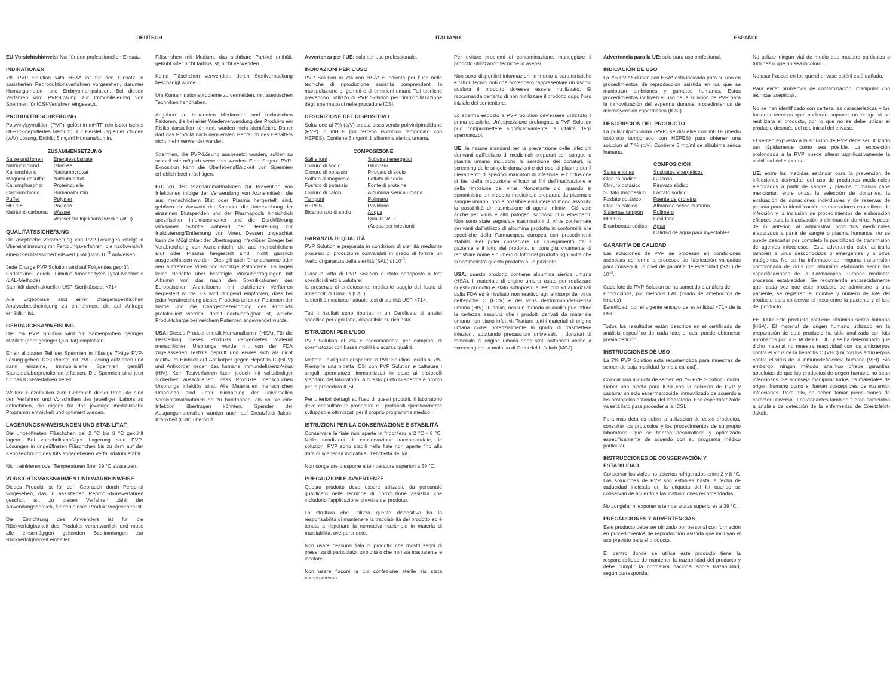DEUTSCH
EU-Vorsichtshinweis: Nur für den professionellen Einsatz.
INDIKATIONEN
7% PVP Solution with HSA* ist für den Einsatz in assistierten Reproduktionsverfahren vorgesehen, darunter Humangameten- und Embryomanipulation. Bei diesen Verfahren wird PVP-Lösung zur Immobilisierung von Spermien für ICSI-Verfahren eingesetzt.
PRODUKTBESCHREIBUNG
Polyvinylpyrrolidon (PVP), gelöst in mHTF (ein isotonisches HEPES-gepuffertes Medium), zur Herstellung einer 7%igen (w/V) Lösung. Enthält 5 mg/ml Humanalbumin.
ZUSAMMENSETZUNG
| Salze und Ionen Natriumchlorid Kaliumchlorid Magnesiumsulfat Kaliumphosphat Calciumchlorid Puffer HEPES Natriumbicarbonat | Energiesubstrate Glukose Natriumpyrovat Natriumlactat Proteinquelle Humanalbumin Polymer Povidon Wasser Wasser für Injektionszwecke (WFI) |
QUALITÄTSSICHERUNG
Die aseptische Verarbeitung von PVP-Lösungen erfolgt in Übereinstimmung mit Fertigungsverfahren, die nachweislich einen Sterilitätssicherheitswert (SAL) von 10<sup>-3</sup> aufweisen.
Jede Charge PVP Solution wird auf Folgendes geprüft:
Endotoxine durch Limulus-Amoebozyten-Lysat-Nachweis (LAL-Methode)
Sterilität durch aktuellen USP-Sterilitätstest <71>
Alle Ergebnisse sind einer chargenspezifischen Analysebescheinigung zu entnehmen, die auf Anfrage erhältlich ist.
GEBRAUCHSANWEISUNG
Die 7% PVP Solution wird für Samenproben geringer Motilität (oder geringer Qualität) empfohlen.
Einen aliquoten Teil der Spermien in flüssige 7%ige PVP-Lösung geben. ICSI-Pipette mit PVP-Lösung aufziehen und dann einzelne, immobilisierte Spermien gemäß Standardlaborprotokollen erfassen. Die Spermien sind jetzt für das ICSI-Verfahren bereit.
Weitere Einzelheiten zum Gebrauch dieser Produkte sind den Verfahren und Vorschriften des jeweiligen Labors zu entnehmen, die eigens für das jeweilige medizinische Programm entwickelt und optimiert wurden.
LAGERUNGSANWEISUNGEN UND STABILITÄT
Die ungeöffneten Fläschchen bei 2 °C bis 8 °C gekühlt lagern. Bei vorschriftsmäßiger Lagerung sind PVP-Lösungen in ungeöffneten Fläschchen bis zu dem auf der Kennzeichnung des Kits angegebenen Verfallsdatum stabil.
Nicht einfrieren oder Temperaturen über 39 °C aussetzen.
VORSICHTSMASSNAHMEN UND WARNHINWEISE
Dieses Produkt ist für den Gebrauch durch Personal vorgesehen, das in assistierten Reproduktionsverfahren geschult ist; zu diesen Verfahren zählt der Anwendungsbereich, für den dieses Produkt vorgesehen ist.
Die Einrichtung des Anwenders ist für die Rückverfolgbarkeit des Produkts verantwortlich und muss alle einschlägigen geltenden Bestimmungen zur Rückverfolgbarkeit einhalten.
Fläschchen mit Medium, das sichtbare Partikel enthält, getrübt oder nicht farblos ist, nicht verwenden.
Keine Fläschchen verwenden, deren Sterilverpackung beschädigt wurde.
Um Kontaminationsprobleme zu vermeiden, mit aseptischen Techniken handhaben.
Angaben zu bekannten Merkmalen und technischen Faktoren, die bei einer Wiederverwendung des Produkts ein Risiko darstellen könnten, wurden nicht identifiziert. Daher darf das Produkt nach dem ersten Gebrauch des Behälters nicht mehr verwendet werden.
Spermien, die PVP-Lösung ausgesetzt wurden, sollten so schnell wie möglich verwendet werden. Eine längere PVP-Exposition kann die Überlebensfähigkeit von Spermien erheblich beeinträchtigen.
EU: Zu den Standardmaßnahmen zur Prävention von Infektionen infolge der Verwendung von Arzneimitteln, die aus menschlichem Blut oder Plasma hergestellt sind, gehören die Auswahl der Spender, die Untersuchung der einzelnen Blutspenden und der Plasmapools hinsichtlich spezifischer Infektionsmarker und die Durchführung wirksamer Schritte während der Herstellung zur Inaktivierung/Entfernung von Viren. Dessen ungeachtet kann die Möglichkeit der Übertragung infektiöser Erreger bei Verabreichung von Arzneimitteln, die aus menschlichem Blut oder Plasma hergestellt sind, nicht gänzlich ausgeschlossen werden. Dies gilt auch für unbekannte oder neu auftretende Viren und sonstige Pathogene. Es liegen keine Berichte über bestätigte Virusübertragungen mit Albumin vor, das nach den Spezifikationen des Europäischen Arzneibuchs mit etablierten Verfahren hergestellt wurde. Es wird dringend empfohlen, dass bei jeder Verabreichung dieses Produkts an einen Patienten der Name und die Chargenbezeichnung des Produkts protokolliert werden, damit nachverfolgbar ist, welche Produktcharge bei welchem Patienten angewendet wurde.
USA: Dieses Produkt enthält Humanalbumin (HSA). Für die Herstellung dieses Produkts verwendetes Material menschlichen Ursprungs wurde mit von der FDA zugelassenen Testkits geprüft und erwies sich als nicht reaktiv im Hinblick auf Antikörper gegen Hepatitis C (HCV) und Antikörper gegen das humane Immundefizienz-Virus (HIV). Kein Testverfahren kann jedoch mit vollständiger Sicherheit ausschließen, dass Produkte menschlichen Ursprungs infektiös sind. Alle Materialien menschlichen Ursprungs sind unter Einhaltung der universellen Vorsichtsmaßnahmen so zu handhaben, als ob sie eine Infektion übertragen könnten. Spender der Ausgangsmaterialien wurden auch auf Creutzfeldt-Jakob-Krankheit (CJK) überprüft.
ITALIANO
Avvertenza per l’UE: solo per uso professionale.
INDICAZIONI PER L’USO
PVP Solution al 7% con HSA* è indicata per l’uso nelle tecniche di riproduzione assistita comprendenti la manipolazione di gameti e di embrioni umani. Tali tecniche prevedono l’utilizzo di PVP Solution per l’immobilizzazione degli spermatozoi nelle procedure ICSI.
DESCRIZIONE DEL DISPOSITIVO
Soluzione al 7% (p/V) creata dissolvendo polivinilpirrolidone (PVP) in mHTF (un terreno isotonico tamponato con HEPES). Contiene 5 mg/ml di albumina sierica umana.
COMPOSIZIONE
| Sali e ioni Cloruro di sodio Cloruro di potassio Solfato di magnesio Fosfato di potassio Cloruro di calcio Tamponi HEPES Bicarbonato di sodio | Substrati energetici Glucosio Piruvato di sodio Lattato di sodio Fonte di proteine Albumina sierica umana Polimero Povidone Acqua Qualità WFI (Acqua per iniezioni) |
GARANZIA DI QUALITÀ
PVP Solution è preparata in condizioni di sterilità mediante processi di produzione convalidati in grado di fornire un livello di garanzia della sterilità (SAL) di 10<sup>-3</sup>.
Ciascun lotto di PVP Solution è stato sottoposto a test specifici diretti a valutare:
la presenza di endotossine, mediante saggio del lisato di amebociti di Limulus (LAL);
la sterilità mediante l’attuale test di sterilità USP <71>.
Tutti i risultati sono riportati in un Certificato di analisi specifico per ogni lotto, disponibile su richiesta.
ISTRUZIONI PER L’USO
PVP Solution al 7% è raccomandata per campioni di spermatozoi con bassa motilità o scarsa qualità.
Mettere un’aliquota di sperma in PVP Solution liquida al 7%. Riempire una pipetta ICSI con PVP Solution e catturare i singoli spermatozoi immobilizzati in base ai protocolli standard del laboratorio. A questo punto lo sperma è pronto per la procedura ICSI.
Per ulteriori dettagli sull’uso di questi prodotti, il laboratorio deve consultare le procedure e i protocolli specificamente sviluppati e ottimizzati per il proprio programma medico.
ISTRUZIONI PER LA CONSERVAZIONE E STABILITÀ
Conservare le fiale non aperte in frigorifero a 2 °C - 8 °C. Nelle condizioni di conservazione raccomandate, le soluzioni PVP sono stabili nelle fiale non aperte fino alla data di scadenza indicata sull’etichetta del kit.
Non congelare o esporre a temperature superiori a 39 °C.
PRECAUZIONI E AVVERTENZE
Questo prodotto deve essere utilizzato da personale qualificato nelle tecniche di riproduzione assistita che includono l’applicazione prevista del prodotto.
La struttura che utilizza questo dispositivo ha la responsabilità di mantenere la tracciabilità del prodotto ed è tenuta a rispettare la normativa nazionale in materia di tracciabilità, ove pertinente.
Non usare nessuna fiala di prodotto che mostri segni di presenza di particolato, torbidità o che non sia trasparente e incolore.
Non usare flaconi la cui confezione sterile sia stata compromessa.
Per evitare problemi di contaminazione, maneggiare il prodotto utilizzando tecniche in asepsi.
Non sono disponibili informazioni in merito a caratteristiche e fattori tecnici noti che potrebbero rappresentare un rischio qualora il prodotto dovesse essere riutilizzato. Si raccomanda pertanto di non riutilizzare il prodotto dopo l’uso iniziale del contenitore.
Lo sperma esposto a PVP Solution dev’essere utilizzato il prima possibile. Un’esposizione prolungata a PVP Solution può compromettere significativamente la vitalità degli spermatozoi.
UE: le misure standard per la prevenzione delle infezioni derivanti dall’utilizzo di medicinali preparati con sangue o plasma umano includono la selezione dei donatori, lo screening delle singole donazioni e dei pool di plasma per il rilevamento di specifici marcatori di infezione, e l’inclusione di fasi della produzione efficaci ai fini dell’inattivazione e della rimozione dei virus. Nonostante ciò, quando si somministra un prodotto medicinale preparato da plasma o sangue umano, non è possibile escludere in modo assoluto la possibilità di trasmissione di agenti infettivi. Ciò vale anche per virus e altri patogeni sconosciuti o emergenti. Non sono state segnalate trasmissioni di virus confermate derivanti dall’utilizzo di albumina prodotta in conformità alle specifiche della Farmacopea europea con procedimenti stabiliti. Per poter conservare un collegamento tra il paziente e il lotto del prodotto, si consiglia vivamente di registrare nome e numero di lotto del prodotto ogni volta che si somministra questo prodotto a un paziente.
USA: questo prodotto contiene albumina sierica umana (HSA). Il materiale di origine umana usato per realizzare questo prodotto è stato sottoposto a test con kit autorizzati dalla FDA ed è risultato non reattivo agli anticorpi del virus dell’epatite C (HCV) e del virus dell’immunodeficienza umana (HIV). Tuttavia, nessun metodo di analisi può offrire la certezza assoluta che i prodotti derivati da materiale umano non siano infettivi. Trattare tutti i materiali di origine umana come potenzialmente in grado di trasmettere infezioni, adottando precauzioni universali. I donatori di materiale di origine umana sono stati sottoposti anche a screening per la malattia di Creutzfeldt-Jakob (MCJ).
ESPAÑOL
Advertencia para la UE: solo para uso profesional.
INDICACIÓN DE USO
La 7% PVP Solution con HSA* está indicada para su uso en procedimientos de reproducción asistida en los que se manipulan embriones y gametos humanos. Estos procedimientos incluyen el uso de la solución de PVP para la inmovilización del esperma durante procedimientos de microinyección espermática (ICSI).
DESCRIPCIÓN DEL PRODUCTO
La polivinilpirrolidona (PVP) se disuelve con mHTF (medio isotónico tamponado con HEPES) para obtener una solución al 7 % (p/v). Contiene 5 mg/ml de albúbima sérica humana.
COMPOSICIÓN
| Sales e iones Cloruro sódico Cloruro potásico Sulfato magnésico Fosfato potásico Cloruro cálcico Sistemas tampón HEPES Bicarbonato sódico | Sustratos energéticos Glucosa Piruvato sódico Lactato sódico Fuente de proteína Albúmina sérica humana Polímero Povidona Agua Calidad de agua para inyectables |
GARANTÍA DE CALIDAD
Las soluciones de PVP se procesan en condiciones asépticas conforme a procesos de fabricación validados para conseguir un nivel de garantía de esterilidad (SAL) de 10<sup>-3</sup>.
Cada lote de PVP Solution se ha sometido a análisis de:
Endotoxinas, por métodos LAL (lisado de amebocitos de limulus)
Esterilidad, por el vigente ensayo de esterilidad <71> de la USP
Todos los resultados están descritos en el certificado de análisis específico de cada lote, el cual puede obtenerse previa petición.
INSTRUCCIONES DE USO
La 7% PVP Solution está recomendada para muestras de semen de baja motilidad (o mala calidad).
Colocar una alícuota de semen en 7% PVP Solution líquida. Llenar una pipeta para ICSI con la solución de PVP y capturar un solo espermatozoide, inmovilizado de acuerdo a los protocolos estándar del laboratorio. Ese espermatozoide ya está listo para proceder a la ICSI.
Para más detalles sobre la utilización de estos productos, consultar los protocolos y los procedimientos de su propio laboratorio, que se habrán desarrollado y optimizado específicamente de acuerdo con su programa médico particular.
INSTRUCCIONES DE CONSERVACIÓN Y ESTABILIDAD
Conservar los viales no abiertos refrigerados entre 2 y 8 °C. Las soluciones de PVP son estables hasta la fecha de caducidad indicada en la etiqueta del kit cuando se conservan de acuerdo a las instrucciones recomendadas.
No congelar ni exponer a temperaturas superiores a 39 °C.
PRECAUCIONES Y ADVERTENCIAS
Este producto debe ser utilizado por personal con formación en procedimientos de reproducción asistida que incluyan el uso previsto para el producto.
El centro donde se utilice este producto tiene la responsabilidad de mantener la trazabilidad del producto y debe cumplir la normativa nacional sobre trazabilidad, según corresponda.
No utilizar ningún vial de medio que muestre partículas o turbidez o que no sea incoloro.
No usar frascos en los que el envase estéril esté dañado.
Para evitar problemas de contaminación, manipular con técnicas asépticas.
No se han identificado con certeza las características y los factores técnicos que pudieran suponer un riesgo si se reutilizara el producto, por lo que no se debe utilizar el producto después del uso inicial del envase.
El semen expuesto a la solución de PVP debe ser utilizado tan rápidamente como sea posible. La exposición prolongada a la PVP puede alterar significativamente la viabilidad del esperma.
UE: entre las medidas estándar para la prevención de infecciones derivadas del uso de productos medicinales elaborados a partir de sangre y plasma humanos cabe mencionar, entre otras, la selección de donantes, la evaluación de donaciones individuales y de reservas de plasma para la identificación de marcadores específicos de infección y la inclusión de procedimientos de elaboración eficaces para la inactivación o eliminación de virus. A pesar de lo anterior, al administrar productos medicinales elaborados a partir de sangre o plasma humanos, no se puede descartar por completo la posibilidad de transmisión de agentes infecciosos. Esta advertencia cabe aplicarla también a virus desconocidos o emergentes y a otros patógenos. No se ha informado de ninguna transmisión comprobada de virus con albúmina elaborada según las especificaciones de la Farmacopea Europea mediante procesos establecidos. Se recomienda encarecidamente que, cada vez que este producto se administre a una paciente, se registren el nombre y número de lote del producto para conservar el nexo entre la paciente y el lote del producto.
EE. UU.: este producto contiene albúmina sérica humana (HSA). El material de origen humano utilizado en la preparación de este producto ha sido analizado con kits aprobados por la FDA de EE. UU. y se ha determinado que dicho material no muestra reactividad con los anticuerpos contra el virus de la hepatitis C (VHC) ni con los anticuerpos contra el virus de la inmunodeficiencia humana (VIH). Sin embargo, ningún método analítico ofrece garantías absolutas de que los productos de origen humano no sean infecciosos. Se aconseja manipular todos los materiales de origen humano como si fueran susceptibles de transmitir infecciones. Para ello, se deben tomar precauciones de carácter universal. Los donantes también fueron sometidos a análisis de detección de la enfermedad de Creutzfeldt-Jakob.